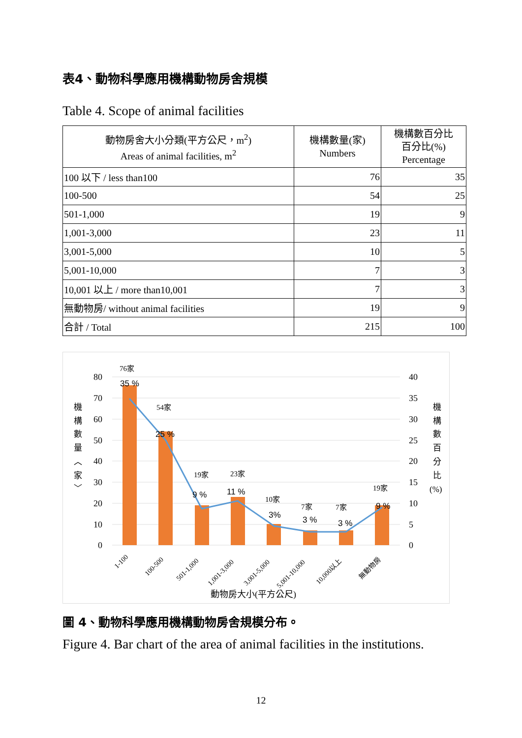表4、動物科學應用機構動物房舍規模
Table 4. Scope of animal facilities
| 動物房舍大小分類(平方公尺，m<sup>2</sup>) Areas of animal facilities, m<sup>2</sup> | 機構數量(家) Numbers | 機構數百分比 百分比(%) Percentage |
| --- | --- | --- |
| 100 以下 / less than100 | 76 | 35 |
| 100-500 | 54 | 25 |
| 501-1,000 | 19 | 9 |
| 1,001-3,000 | 23 | 11 |
| 3,001-5,000 | 10 | 5 |
| 5,001-10,000 | 7 | 3 |
| 10,001 以上 / more than10,001 | 7 | 3 |
| 無動物房/ without animal facilities | 19 | 9 |
| 合計 / Total | 215 | 100 |
80
70
60
50
40
30
20
10
0
40
35
30
25
20
15
10
5
0
76家
54家
19家
23家
10家
7家
7家
19家
35 %
25 %
9 %
11 %
3%
3 %
3 %
9 %
1-100
100-500
501-1,000
1,001-3,000
3,001-5,000
5,001-10,000
10,000以上
無動物房
動物房大小(平方公尺)
機
構
數
量
︿
家
﹀
機
構
數
百
分
比
(%)
圖 4、動物科學應用機構動物房舍規模分布。
Figure 4. Bar chart of the area of animal facilities in the institutions.
12